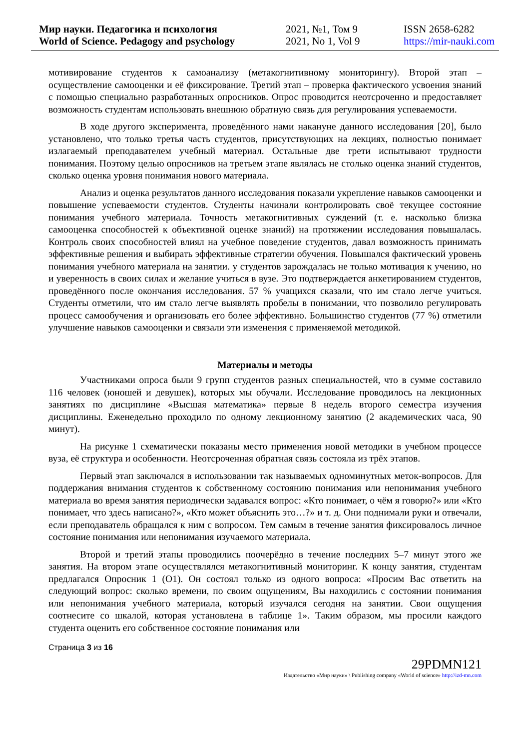Мир науки. Педагогика и психология
World of Science. Pedagogy and psychology
2021, №1, Том 9
2021, No 1, Vol 9
ISSN 2658-6282
https://mir-nauki.com
мотивирование студентов к самоанализу (метакогнитивному мониторингу). Второй этап – осуществление самооценки и её фиксирование. Третий этап – проверка фактического усвоения знаний с помощью специально разработанных опросников. Опрос проводится неотсроченно и предоставляет возможность студентам использовать внешнюю обратную связь для регулирования успеваемости.
В ходе другого эксперимента, проведённого нами накануне данного исследования [20], было установлено, что только третья часть студентов, присутствующих на лекциях, полностью понимает излагаемый преподавателем учебный материал. Остальные две трети испытывают трудности понимания. Поэтому целью опросников на третьем этапе являлась не столько оценка знаний студентов, сколько оценка уровня понимания нового материала.
Анализ и оценка результатов данного исследования показали укрепление навыков самооценки и повышение успеваемости студентов. Студенты начинали контролировать своё текущее состояние понимания учебного материала. Точность метакогнитивных суждений (т. е. насколько близка самооценка способностей к объективной оценке знаний) на протяжении исследования повышалась. Контроль своих способностей влиял на учебное поведение студентов, давал возможность принимать эффективные решения и выбирать эффективные стратегии обучения. Повышался фактический уровень понимания учебного материала на занятии. у студентов зарождалась не только мотивация к учению, но и уверенность в своих силах и желание учиться в вузе. Это подтверждается анкетированием студентов, проведённого после окончания исследования. 57 % учащихся сказали, что им стало легче учиться. Студенты отметили, что им стало легче выявлять пробелы в понимании, что позволило регулировать процесс самообучения и организовать его более эффективно. Большинство студентов (77 %) отметили улучшение навыков самооценки и связали эти изменения с применяемой методикой.
Материалы и методы
Участниками опроса были 9 групп студентов разных специальностей, что в сумме составило 116 человек (юношей и девушек), которых мы обучали. Исследование проводилось на лекционных занятиях по дисциплине «Высшая математика» первые 8 недель второго семестра изучения дисциплины. Еженедельно проходило по одному лекционному занятию (2 академических часа, 90 минут).
На рисунке 1 схематически показаны место применения новой методики в учебном процессе вуза, её структура и особенности. Неотсроченная обратная связь состояла из трёх этапов.
Первый этап заключался в использовании так называемых одноминутных меток-вопросов. Для поддержания внимания студентов к собственному состоянию понимания или непонимания учебного материала во время занятия периодически задавался вопрос: «Кто понимает, о чём я говорю?» или «Кто понимает, что здесь написано?», «Кто может объяснить это…?» и т. д. Они поднимали руки и отвечали, если преподаватель обращался к ним с вопросом. Тем самым в течение занятия фиксировалось личное состояние понимания или непонимания изучаемого материала.
Второй и третий этапы проводились поочерёдно в течение последних 5–7 минут этого же занятия. На втором этапе осуществлялся метакогнитивный мониторинг. К концу занятия, студентам предлагался Опросник 1 (О1). Он состоял только из одного вопроса: «Просим Вас ответить на следующий вопрос: сколько времени, по своим ощущениям, Вы находились с состоянии понимания или непонимания учебного материала, который изучался сегодня на занятии. Свои ощущения соотнесите со шкалой, которая установлена в таблице 1». Таким образом, мы просили каждого студента оценить его собственное состояние понимания или
Страница 3 из 16
29PDMN121
Издательство «Мир науки» \ Publishing company «World of science» http://izd-mn.com